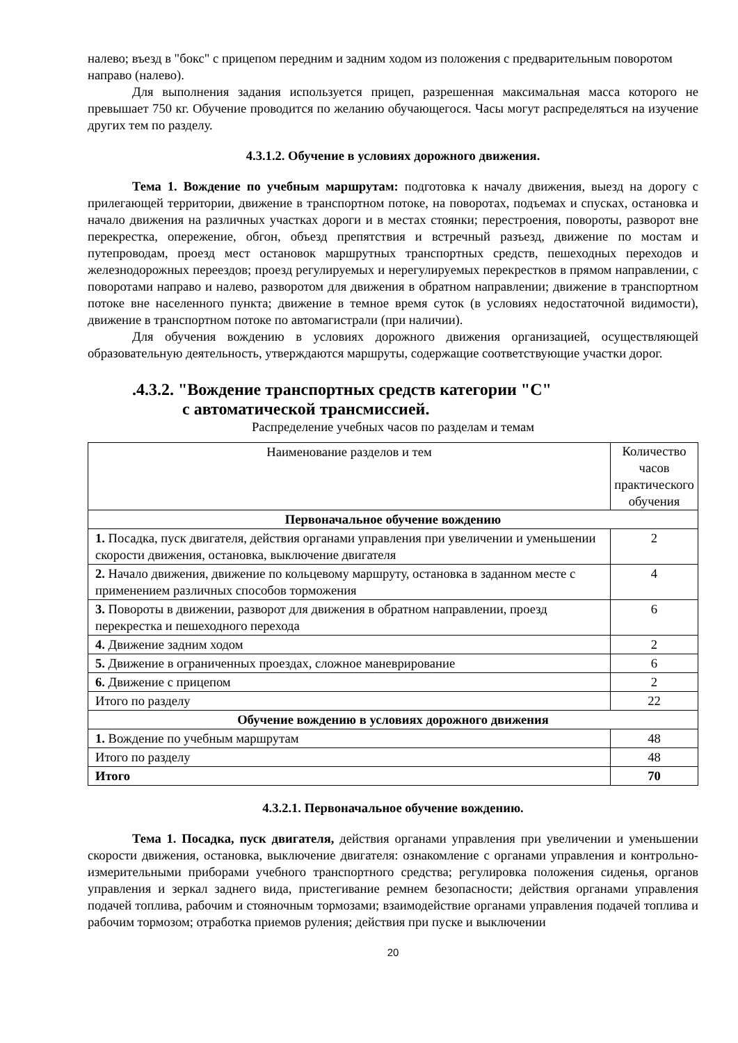налево; въезд в "бокс" с прицепом передним и задним ходом из положения с предварительным поворотом направо (налево).
Для выполнения задания используется прицеп, разрешенная максимальная масса которого не превышает 750 кг. Обучение проводится по желанию обучающегося. Часы могут распределяться на изучение других тем по разделу.
4.3.1.2. Обучение в условиях дорожного движения.
Тема 1. Вождение по учебным маршрутам: подготовка к началу движения, выезд на дорогу с прилегающей территории, движение в транспортном потоке, на поворотах, подъемах и спусках, остановка и начало движения на различных участках дороги и в местах стоянки; перестроения, повороты, разворот вне перекрестка, опережение, обгон, объезд препятствия и встречный разъезд, движение по мостам и путепроводам, проезд мест остановок маршрутных транспортных средств, пешеходных переходов и железнодорожных переездов; проезд регулируемых и нерегулируемых перекрестков в прямом направлении, с поворотами направо и налево, разворотом для движения в обратном направлении; движение в транспортном потоке вне населенного пункта; движение в темное время суток (в условиях недостаточной видимости), движение в транспортном потоке по автомагистрали (при наличии).
Для обучения вождению в условиях дорожного движения организацией, осуществляющей образовательную деятельность, утверждаются маршруты, содержащие соответствующие участки дорог.
.4.3.2. "Вождение транспортных средств категории "C"
с автоматической трансмиссией.
Распределение учебных часов по разделам и темам
| Наименование разделов и тем | Количество часов практического обучения |
| --- | --- |
| Первоначальное обучение вождению | |
| 1. Посадка, пуск двигателя, действия органами управления при увеличении и уменьшении скорости движения, остановка, выключение двигателя | 2 |
| 2. Начало движения, движение по кольцевому маршруту, остановка в заданном месте с применением различных способов торможения | 4 |
| 3. Повороты в движении, разворот для движения в обратном направлении, проезд перекрестка и пешеходного перехода | 6 |
| 4. Движение задним ходом | 2 |
| 5. Движение в ограниченных проездах, сложное маневрирование | 6 |
| 6. Движение с прицепом | 2 |
| Итого по разделу | 22 |
| Обучение вождению в условиях дорожного движения | |
| 1. Вождение по учебным маршрутам | 48 |
| Итого по разделу | 48 |
| Итого | 70 |
4.3.2.1. Первоначальное обучение вождению.
Тема 1. Посадка, пуск двигателя, действия органами управления при увеличении и уменьшении скорости движения, остановка, выключение двигателя: ознакомление с органами управления и контрольно-измерительными приборами учебного транспортного средства; регулировка положения сиденья, органов управления и зеркал заднего вида, пристегивание ремнем безопасности; действия органами управления подачей топлива, рабочим и стояночным тормозами; взаимодействие органами управления подачей топлива и рабочим тормозом; отработка приемов руления; действия при пуске и выключении
20